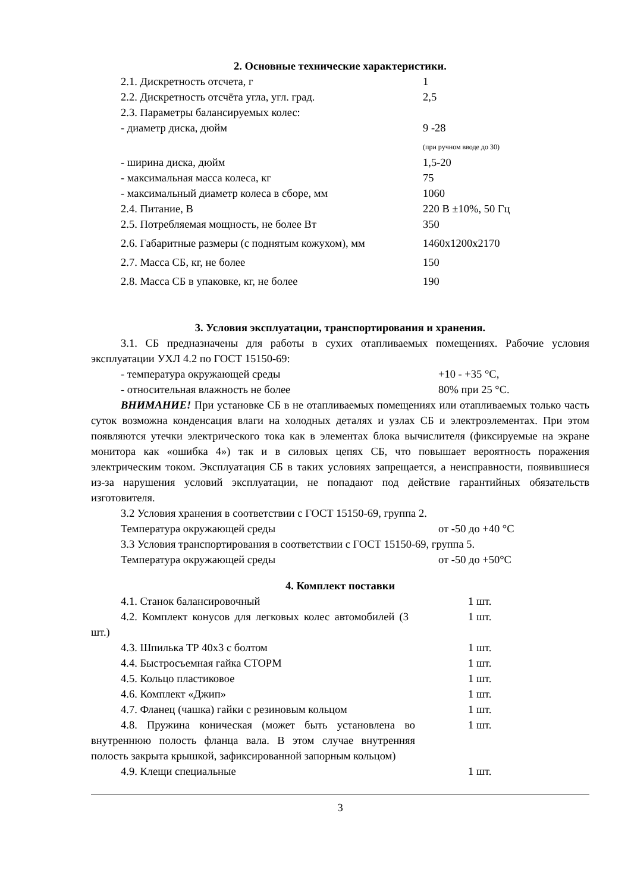2. Основные технические характеристики.
| 2.1. Дискретность отсчета, г | 1 |
| 2.2. Дискретность отсчёта угла, угл. град. | 2,5 |
| 2.3. Параметры балансируемых колес: | |
| - диаметр диска, дюйм | 9 -28 |
| | (при ручном вводе до 30) |
| - ширина диска, дюйм | 1,5-20 |
| - максимальная масса колеса, кг | 75 |
| - максимальный диаметр колеса в сборе, мм | 1060 |
| 2.4. Питание, В | 220 В ±10%, 50 Гц |
| 2.5. Потребляемая мощность, не более Вт | 350 |
| 2.6. Габаритные размеры (с поднятым кожухом), мм | 1460х1200х2170 |
| 2.7. Масса СБ, кг, не более | 150 |
| 2.8. Масса СБ в упаковке, кг, не более | 190 |
3. Условия эксплуатации, транспортирования и хранения.
3.1. СБ предназначены для работы в сухих отапливаемых помещениях. Рабочие условия эксплуатации УХЛ 4.2 по ГОСТ 15150-69:
| - температура окружающей среды | +10 - +35 °С, |
| - относительная влажность не более | 80% при 25 °С. |
ВНИМАНИЕ! При установке СБ в не отапливаемых помещениях или отапливаемых только часть суток возможна конденсация влаги на холодных деталях и узлах СБ и электроэлементах. При этом появляются утечки электрического тока как в элементах блока вычислителя (фиксируемые на экране монитора как «ошибка 4») так и в силовых цепях СБ, что повышает вероятность поражения электрическим током. Эксплуатация СБ в таких условиях запрещается, а неисправности, появившиеся из-за нарушения условий эксплуатации, не попадают под действие гарантийных обязательств изготовителя.
3.2 Условия хранения в соответствии с ГОСТ 15150-69, группа 2.
| Температура окружающей среды | от -50 до +40 °С |
3.3 Условия транспортирования в соответствии с ГОСТ 15150-69, группа 5.
| Температура окружающей среды | от -50 до +50°С |
4. Комплект поставки
| 4.1. Станок балансировочный | 1 шт. |
| 4.2. Комплект конусов для легковых колес автомобилей (3 шт.) | 1 шт. |
| 4.3. Шпилька ТР 40х3 с болтом | 1 шт. |
| 4.4. Быстросъемная гайка СТОРМ | 1 шт. |
| 4.5. Кольцо пластиковое | 1 шт. |
| 4.6. Комплект «Джип» | 1 шт. |
| 4.7. Фланец (чашка) гайки с резиновым кольцом | 1 шт. |
| 4.8. Пружина коническая (может быть установлена во внутреннюю полость фланца вала. В этом случае внутренняя полость закрыта крышкой, зафиксированной запорным кольцом) | 1 шт. |
| 4.9. Клещи специальные | 1 шт. |
3